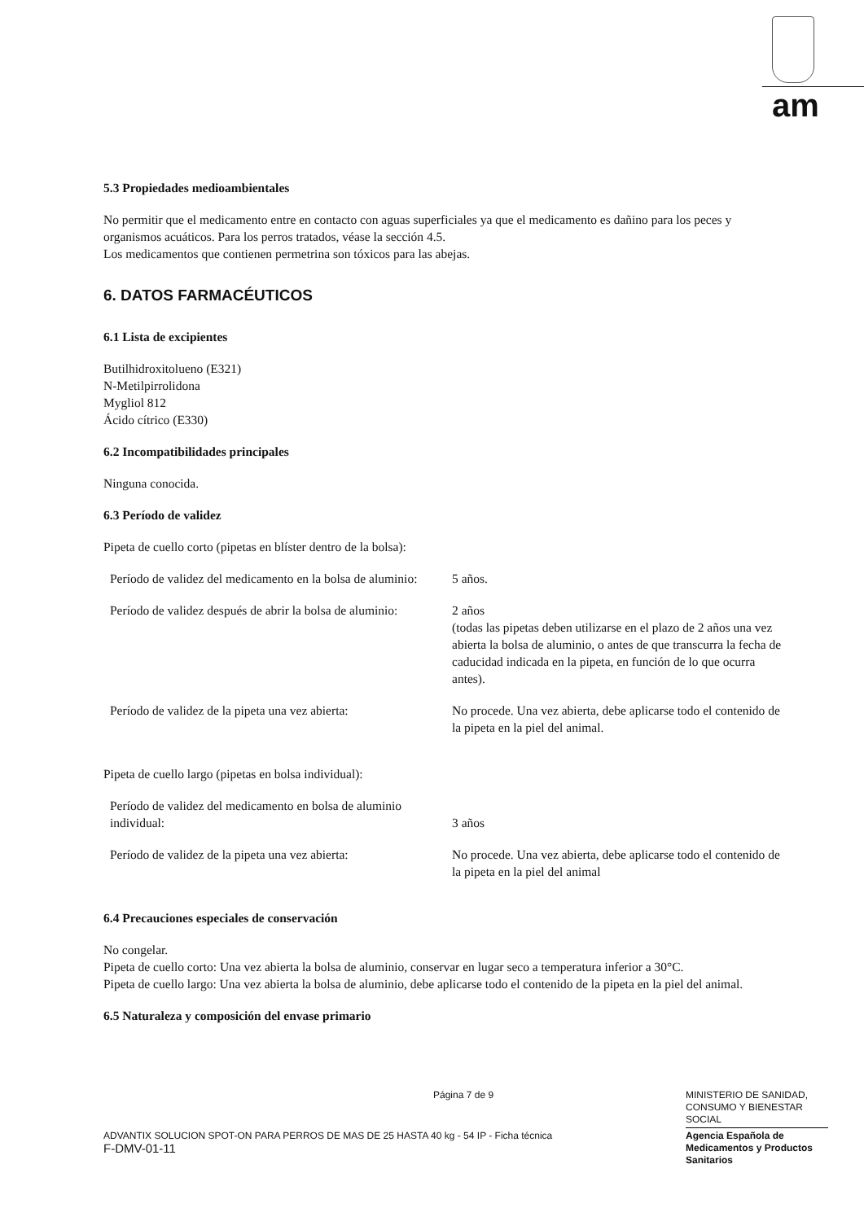am
5.3 Propiedades medioambientales
No permitir que el medicamento entre en contacto con aguas superficiales ya que el medicamento es dañino para los peces y organismos acuáticos. Para los perros tratados, véase la sección 4.5.
Los medicamentos que contienen permetrina son tóxicos para las abejas.
6. DATOS FARMACÉUTICOS
6.1 Lista de excipientes
Butilhidroxitolueno (E321)
N-Metilpirrolidona
Mygliol 812
Ácido cítrico (E330)
6.2 Incompatibilidades principales
Ninguna conocida.
6.3 Período de validez
Pipeta de cuello corto (pipetas en blíster dentro de la bolsa):
| Período de validez del medicamento en la bolsa de aluminio: | 5 años. |
| Período de validez después de abrir la bolsa de aluminio: | 2 años (todas las pipetas deben utilizarse en el plazo de 2 años una vez abierta la bolsa de aluminio, o antes de que transcurra la fecha de caducidad indicada en la pipeta, en función de lo que ocurra antes). |
| Período de validez de la pipeta una vez abierta: | No procede. Una vez abierta, debe aplicarse todo el contenido de la pipeta en la piel del animal. |
Pipeta de cuello largo (pipetas en bolsa individual):
| Período de validez del medicamento en bolsa de aluminio individual: | 3 años |
| Período de validez de la pipeta una vez abierta: | No procede. Una vez abierta, debe aplicarse todo el contenido de la pipeta en la piel del animal |
6.4 Precauciones especiales de conservación
No congelar.
Pipeta de cuello corto: Una vez abierta la bolsa de aluminio, conservar en lugar seco a temperatura inferior a 30°C.
Pipeta de cuello largo: Una vez abierta la bolsa de aluminio, debe aplicarse todo el contenido de la pipeta en la piel del animal.
6.5 Naturaleza y composición del envase primario
Página 7 de 9
MINISTERIO DE SANIDAD, CONSUMO Y BIENESTAR SOCIAL
Agencia Española de Medicamentos y Productos Sanitarios
ADVANTIX SOLUCION SPOT-ON PARA PERROS DE MAS DE 25 HASTA 40 kg - 54 IP - Ficha técnica
F-DMV-01-11